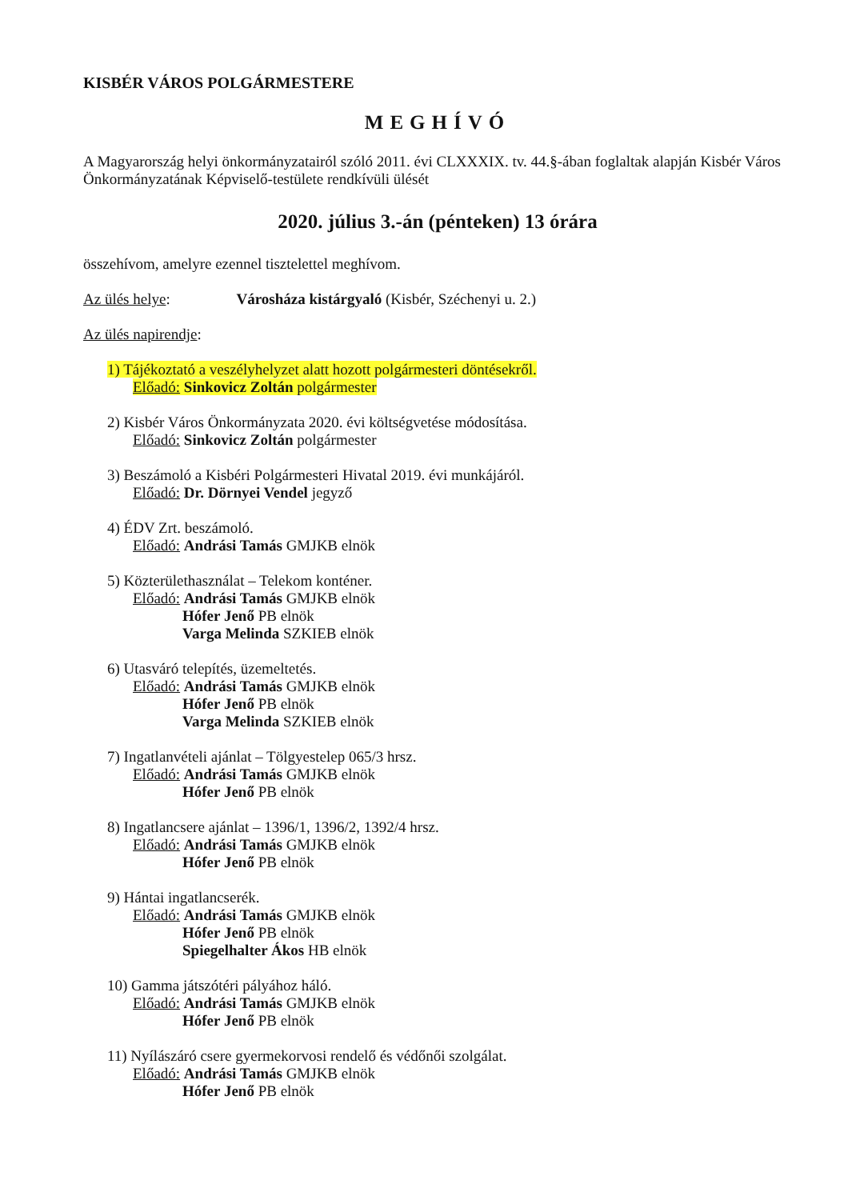KISBÉR VÁROS POLGÁRMESTERE
MEGHÍVÓ
A Magyarország helyi önkormányzatairól szóló 2011. évi CLXXXIX. tv. 44.§-ában foglaltak alapján Kisbér Város Önkormányzatának Képviselő-testülete rendkívüli ülését
2020. július 3.-án (pénteken) 13 órára
összehívom, amelyre ezennel tisztelettel meghívom.
Az ülés helye: Városháza kistárgyaló (Kisbér, Széchenyi u. 2.)
Az ülés napirendje:
1) Tájékoztató a veszélyhelyzet alatt hozott polgármesteri döntésekről.
Előadó: Sinkovicz Zoltán polgármester
2) Kisbér Város Önkormányzata 2020. évi költségvetése módosítása.
Előadó: Sinkovicz Zoltán polgármester
3) Beszámoló a Kisbéri Polgármesteri Hivatal 2019. évi munkájáról.
Előadó: Dr. Dörnyei Vendel jegyző
4) ÉDV Zrt. beszámoló.
Előadó: Andrási Tamás GMJKB elnök
5) Közterülethasználat – Telekom konténer.
Előadó: Andrási Tamás GMJKB elnök
Hófer Jenő PB elnök
Varga Melinda SZKIEB elnök
6) Utasváró telepítés, üzemeltetés.
Előadó: Andrási Tamás GMJKB elnök
Hófer Jenő PB elnök
Varga Melinda SZKIEB elnök
7) Ingatlanvételi ajánlat – Tölgyestelep 065/3 hrsz.
Előadó: Andrási Tamás GMJKB elnök
Hófer Jenő PB elnök
8) Ingatlancsere ajánlat – 1396/1, 1396/2, 1392/4 hrsz.
Előadó: Andrási Tamás GMJKB elnök
Hófer Jenő PB elnök
9) Hántai ingatlancserék.
Előadó: Andrási Tamás GMJKB elnök
Hófer Jenő PB elnök
Spiegelhalter Ákos HB elnök
10) Gamma játszótéri pályához háló.
Előadó: Andrási Tamás GMJKB elnök
Hófer Jenő PB elnök
11) Nyílászáró csere gyermekorvosi rendelő és védőnői szolgálat.
Előadó: Andrási Tamás GMJKB elnök
Hófer Jenő PB elnök